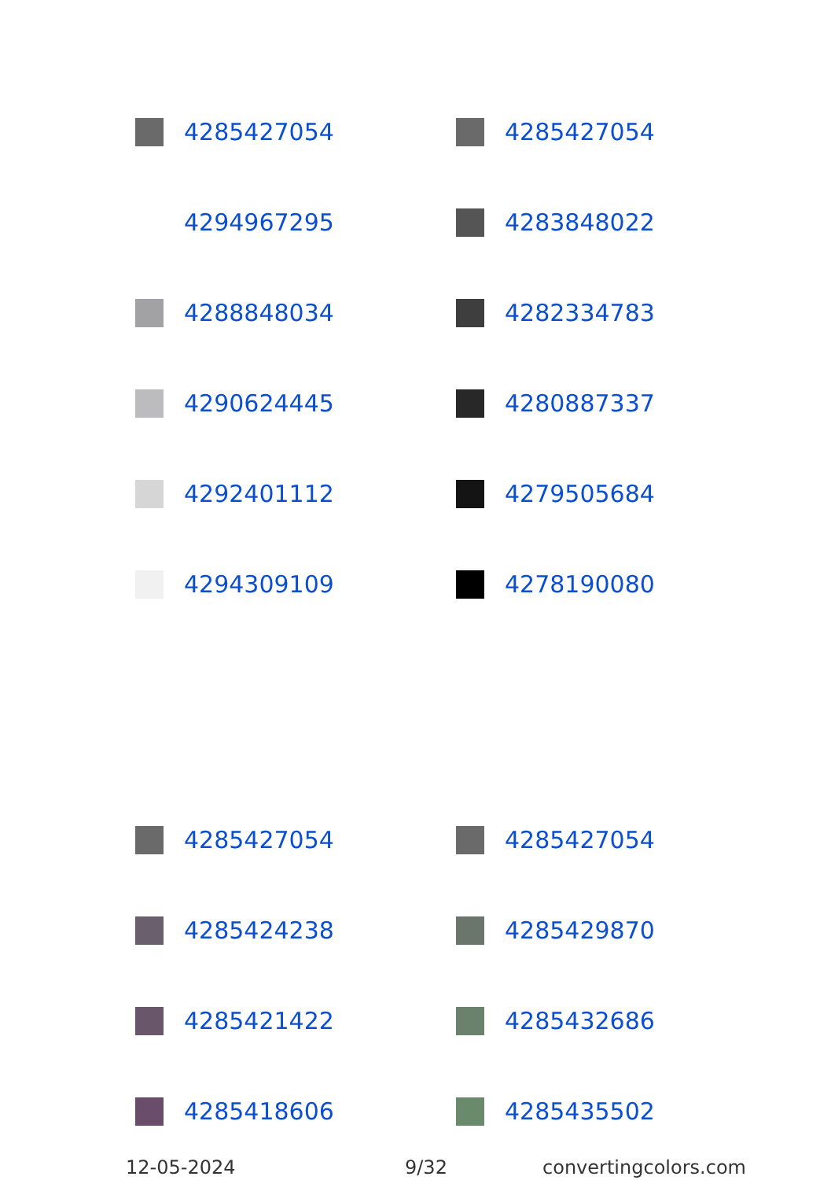4285427054
4285427054
4294967295
4283848022
4288848034
4282334783
4290624445
4280887337
4292401112
4279505684
4294309109
4278190080
4285427054
4285427054
4285424238
4285429870
4285421422
4285432686
4285418606
4285435502
12-05-2024 9/32 convertingcolors.com